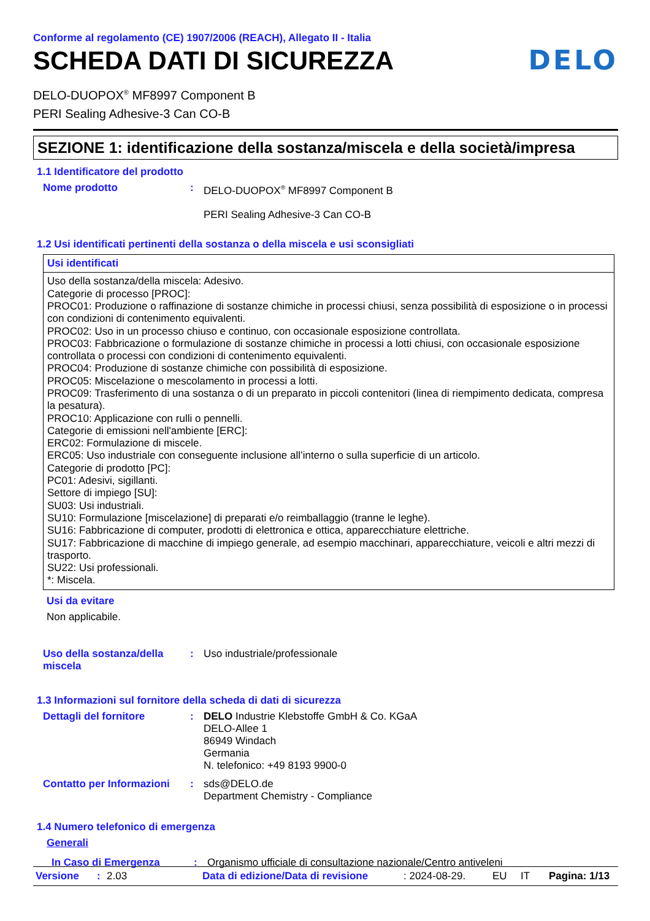Conforme al regolamento (CE) 1907/2006 (REACH), Allegato II - Italia
SCHEDA DATI DI SICUREZZA DELO
DELO-DUOPOX<sup>®</sup> MF8997 Component B
PERI Sealing Adhesive-3 Can CO-B
SEZIONE 1: identificazione della sostanza/miscela e della società/impresa
1.1 Identificatore del prodotto
Nome prodotto : DELO-DUOPOX<sup>®</sup> MF8997 Component B
PERI Sealing Adhesive-3 Can CO-B
1.2 Usi identificati pertinenti della sostanza o della miscela e usi sconsigliati
Usi identificati
Uso della sostanza/della miscela: Adesivo.
Categorie di processo [PROC]:
PROC01: Produzione o raffinazione di sostanze chimiche in processi chiusi, senza possibilità di esposizione o in processi con condizioni di contenimento equivalenti.
PROC02: Uso in un processo chiuso e continuo, con occasionale esposizione controllata.
PROC03: Fabbricazione o formulazione di sostanze chimiche in processi a lotti chiusi, con occasionale esposizione controllata o processi con condizioni di contenimento equivalenti.
PROC04: Produzione di sostanze chimiche con possibilità di esposizione.
PROC05: Miscelazione o mescolamento in processi a lotti.
PROC09: Trasferimento di una sostanza o di un preparato in piccoli contenitori (linea di riempimento dedicata, compresa la pesatura).
PROC10: Applicazione con rulli o pennelli.
Categorie di emissioni nell'ambiente [ERC]:
ERC02: Formulazione di miscele.
ERC05: Uso industriale con conseguente inclusione all’interno o sulla superficie di un articolo.
Categorie di prodotto [PC]:
PC01: Adesivi, sigillanti.
Settore di impiego [SU]:
SU03: Usi industriali.
SU10: Formulazione [miscelazione] di preparati e/o reimballaggio (tranne le leghe).
SU16: Fabbricazione di computer, prodotti di elettronica e ottica, apparecchiature elettriche.
SU17: Fabbricazione di macchine di impiego generale, ad esempio macchinari, apparecchiature, veicoli e altri mezzi di trasporto.
SU22: Usi professionali.
*: Miscela.
Usi da evitare
Non applicabile.
Uso della sostanza/della miscela
: Uso industriale/professionale
1.3 Informazioni sul fornitore della scheda di dati di sicurezza
Dettagli del fornitore : DELO Industrie Klebstoffe GmbH & Co. KGaA
DELO-Allee 1
86949 Windach
Germania
N. telefonico: +49 8193 9900-0
Contatto per Informazioni
: sds@DELO.de
Department Chemistry - Compliance
1.4 Numero telefonico di emergenza
Generali
In Caso di Emergenza : Organismo ufficiale di consultazione nazionale/Centro antiveleni
Versione: 2.03 Data di edizione/Data di revisione: 2024-08-29. EU IT Pagina: 1/13